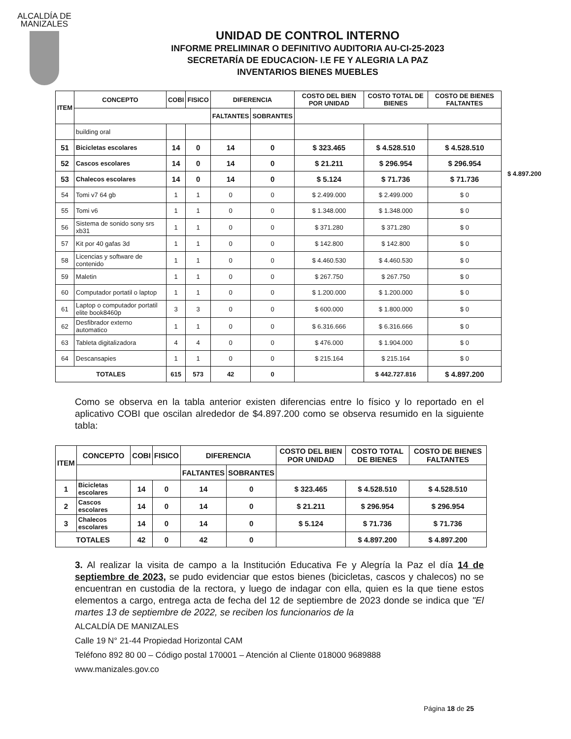ALCALDÍA DE MANIZALES
UNIDAD DE CONTROL INTERNO
INFORME PRELIMINAR O DEFINITIVO AUDITORIA AU-CI-25-2023
SECRETARÍA DE EDUCACION- I.E FE Y ALEGRIA LA PAZ
INVENTARIOS BIENES MUEBLES
$ 4.897.200
| ITEM | CONCEPTO | COBI | FISICO | DIFERENCIA | | COSTO DEL BIEN POR UNIDAD | COSTO TOTAL DE BIENES | COSTO DE BIENES FALTANTES |
| --- | --- | --- | --- | --- | --- | --- | --- | --- |
| | | | | FALTANTES | SOBRANTES | | | |
| | building oral | | | | | | | |
| 51 | Bicicletas escolares | 14 | 0 | 14 | 0 | $ 323.465 | $ 4.528.510 | $ 4.528.510 |
| 52 | Cascos escolares | 14 | 0 | 14 | 0 | $ 21.211 | $ 296.954 | $ 296.954 |
| 53 | Chalecos escolares | 14 | 0 | 14 | 0 | $ 5.124 | $ 71.736 | $ 71.736 |
| 54 | Tomi v7 64 gb | 1 | 1 | 0 | 0 | $ 2.499.000 | $ 2.499.000 | $ 0 |
| 55 | Tomi v6 | 1 | 1 | 0 | 0 | $ 1.348.000 | $ 1.348.000 | $ 0 |
| 56 | Sistema de sonido sony srs xb31 | 1 | 1 | 0 | 0 | $ 371.280 | $ 371.280 | $ 0 |
| 57 | Kit por 40 gafas 3d | 1 | 1 | 0 | 0 | $ 142.800 | $ 142.800 | $ 0 |
| 58 | Licencias y software de contenido | 1 | 1 | 0 | 0 | $ 4.460.530 | $ 4.460.530 | $ 0 |
| 59 | Maletin | 1 | 1 | 0 | 0 | $ 267.750 | $ 267.750 | $ 0 |
| 60 | Computador portatil o laptop | 1 | 1 | 0 | 0 | $ 1.200.000 | $ 1.200.000 | $ 0 |
| 61 | Laptop o computador portatil elite book8460p | 3 | 3 | 0 | 0 | $ 600.000 | $ 1.800.000 | $ 0 |
| 62 | Desfibrador externo automatico | 1 | 1 | 0 | 0 | $ 6.316.666 | $ 6.316.666 | $ 0 |
| 63 | Tableta digitalizadora | 4 | 4 | 0 | 0 | $ 476.000 | $ 1.904.000 | $ 0 |
| 64 | Descansapies | 1 | 1 | 0 | 0 | $ 215.164 | $ 215.164 | $ 0 |
| TOTALES | | 615 | 573 | 42 | 0 | | $ 442.727.816 | $ 4.897.200 |
Como se observa en la tabla anterior existen diferencias entre lo físico y lo reportado en el aplicativo COBI que oscilan alrededor de $4.897.200 como se observa resumido en la siguiente tabla:
| ITEM | CONCEPTO | COBI | FISICO | DIFERENCIA | | COSTO DEL BIEN POR UNIDAD | COSTO TOTAL DE BIENES | COSTO DE BIENES FALTANTES |
| --- | --- | --- | --- | --- | --- | --- | --- | --- |
| | | | | FALTANTES | SOBRANTES | | | |
| 1 | Bicicletas escolares | 14 | 0 | 14 | 0 | $ 323.465 | $ 4.528.510 | $ 4.528.510 |
| 2 | Cascos escolares | 14 | 0 | 14 | 0 | $ 21.211 | $ 296.954 | $ 296.954 |
| 3 | Chalecos escolares | 14 | 0 | 14 | 0 | $ 5.124 | $ 71.736 | $ 71.736 |
| TOTALES | | 42 | 0 | 42 | 0 | | $ 4.897.200 | $ 4.897.200 |
3. Al realizar la visita de campo a la Institución Educativa Fe y Alegría la Paz el día 14 de septiembre de 2023, se pudo evidenciar que estos bienes (bicicletas, cascos y chalecos) no se encuentran en custodia de la rectora, y luego de indagar con ella, quien es la que tiene estos elementos a cargo, entrega acta de fecha del 12 de septiembre de 2023 donde se indica que "El martes 13 de septiembre de 2022, se reciben los funcionarios de la
ALCALDÍA DE MANIZALES
Calle 19 N° 21-44 Propiedad Horizontal CAM
Teléfono 892 80 00 – Código postal 170001 – Atención al Cliente 018000 9689888
www.manizales.gov.co
Página 18 de 25